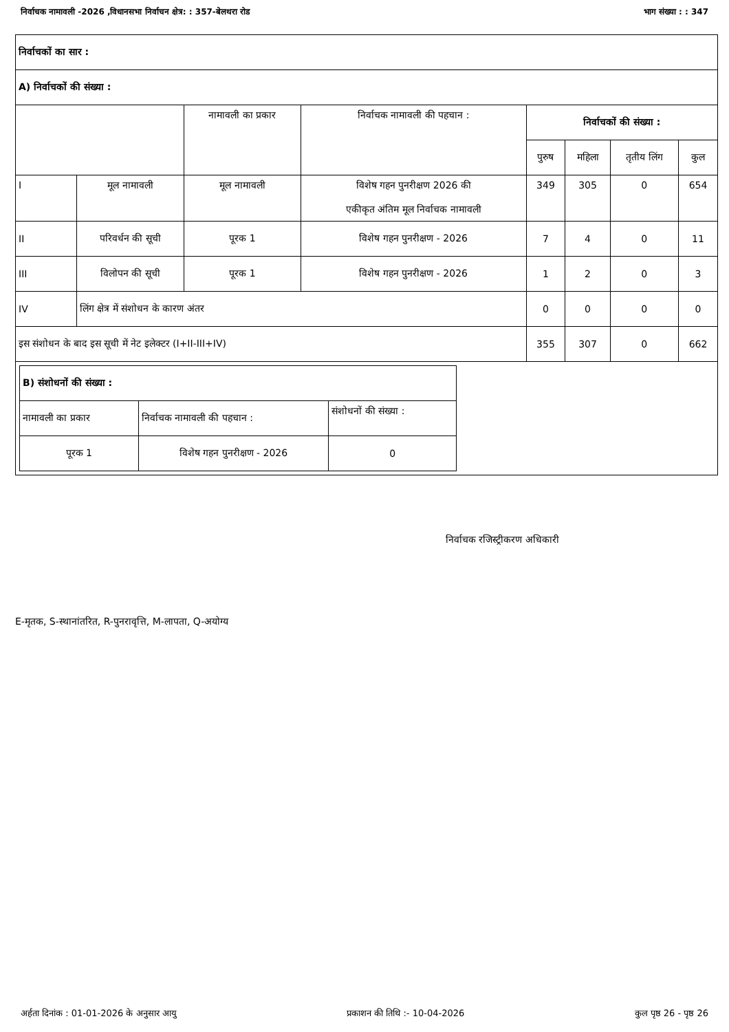निर्वाचक नामावली -2026 ,विधानसभा निर्वाचन क्षेत्र: : 357-बेलथरा रोड भाग संख्या : : 347
| निर्वाचकों का सार : | | | | | | | |
| A) निर्वाचकों की संख्या : | | | | | | | |
| | | नामावली का प्रकार | निर्वाचक नामावली की पहचान : | निर्वाचकों की संख्या : | | | |
| | | | | पुरुष | महिला | तृतीय लिंग | कुल |
| I | मूल नामावली | मूल नामावली | विशेष गहन पुनरीक्षण 2026 की एकीकृत अंतिम मूल निर्वाचक नामावली | 349 | 305 | 0 | 654 |
| II | परिवर्धन की सूची | पूरक 1 | विशेष गहन पुनरीक्षण - 2026 | 7 | 4 | 0 | 11 |
| III | विलोपन की सूची | पूरक 1 | विशेष गहन पुनरीक्षण - 2026 | 1 | 2 | 0 | 3 |
| IV | लिंग क्षेत्र में संशोधन के कारण अंतर | | | 0 | 0 | 0 | 0 |
| इस संशोधन के बाद इस सूची में नेट इलेक्टर (I+II-III+IV) | | | | 355 | 307 | 0 | 662 |
| / B) संशोधनों की संख्या : / / / / नामावली का प्रकार / निर्वाचक नामावली की पहचान : / संशोधनों की संख्या : / / पूरक 1 / विशेष गहन पुनरीक्षण - 2026 / 0 / | | | | | | | |
निर्वाचक रजिस्ट्रीकरण अधिकारी
E-मृतक, S-स्थानांतरित, R-पुनरावृत्ति, M-लापता, Q-अयोग्य
अर्हता दिनांक : 01-01-2026 के अनुसार आयु प्रकाशन की तिथि :- 10-04-2026 कुल पृष्ठ 26 - पृष्ठ 26